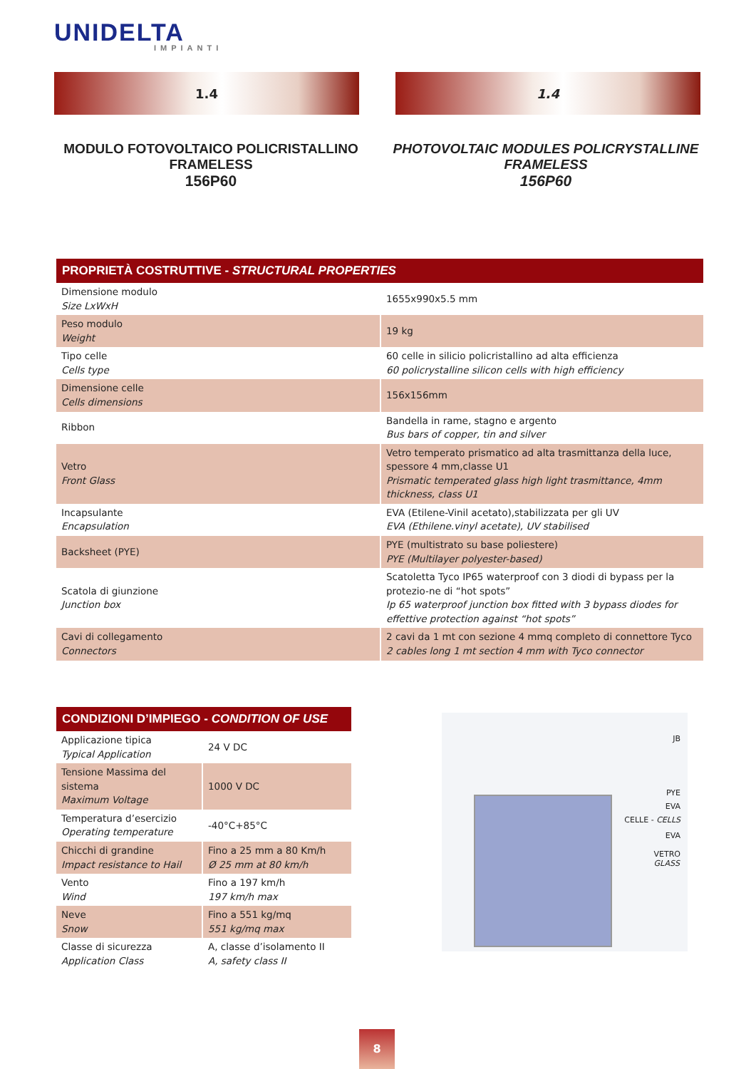UNIDELTA
IMPIANTI
1.4 1.4
MODULO FOTOVOLTAICO POLICRISTALLINO FRAMELESS
156P60
PHOTOVOLTAIC MODULES POLICRYSTALLINE FRAMELESS
156P60
| PROPRIETÀ COSTRUTTIVE - STRUCTURAL PROPERTIES | |
| --- | --- |
| Dimensione modulo Size LxWxH | 1655x990x5.5 mm |
| Peso modulo Weight | 19 kg |
| Tipo celle Cells type | 60 celle in silicio policristallino ad alta efficienza 60 policrystalline silicon cells with high efficiency |
| Dimensione celle Cells dimensions | 156x156mm |
| Ribbon | Bandella in rame, stagno e argento Bus bars of copper, tin and silver |
| Vetro Front Glass | Vetro temperato prismatico ad alta trasmittanza della luce, spessore 4 mm,classe U1 Prismatic temperated glass high light trasmittance, 4mm thickness, class U1 |
| Incapsulante Encapsulation | EVA (Etilene-Vinil acetato),stabilizzata per gli UV EVA (Ethilene.vinyl acetate), UV stabilised |
| Backsheet (PYE) | PYE (multistrato su base poliestere) PYE (Multilayer polyester-based) |
| Scatola di giunzione Junction box | Scatoletta Tyco IP65 waterproof con 3 diodi di bypass per la protezio-ne di “hot spots” Ip 65 waterproof junction box fitted with 3 bypass diodes for effettive protection against “hot spots” |
| Cavi di collegamento Connectors | 2 cavi da 1 mt con sezione 4 mmq completo di connettore Tyco 2 cables long 1 mt section 4 mm with Tyco connector |
| CONDIZIONI D’IMPIEGO - CONDITION OF USE | |
| --- | --- |
| Applicazione tipica Typical Application | 24 V DC |
| Tensione Massima del sistema Maximum Voltage | 1000 V DC |
| Temperatura d’esercizio Operating temperature | -40°C+85°C |
| Chicchi di grandine Impact resistance to Hail | Fino a 25 mm a 80 Km/h Ø 25 mm at 80 km/h |
| Vento Wind | Fino a 197 km/h 197 km/h max |
| Neve Snow | Fino a 551 kg/mq 551 kg/mq max |
| Classe di sicurezza Application Class | A, classe d’isolamento II A, safety class II |
JB
PYE
EVA
CELLE - CELLS
EVA
VETRO
GLASS
8